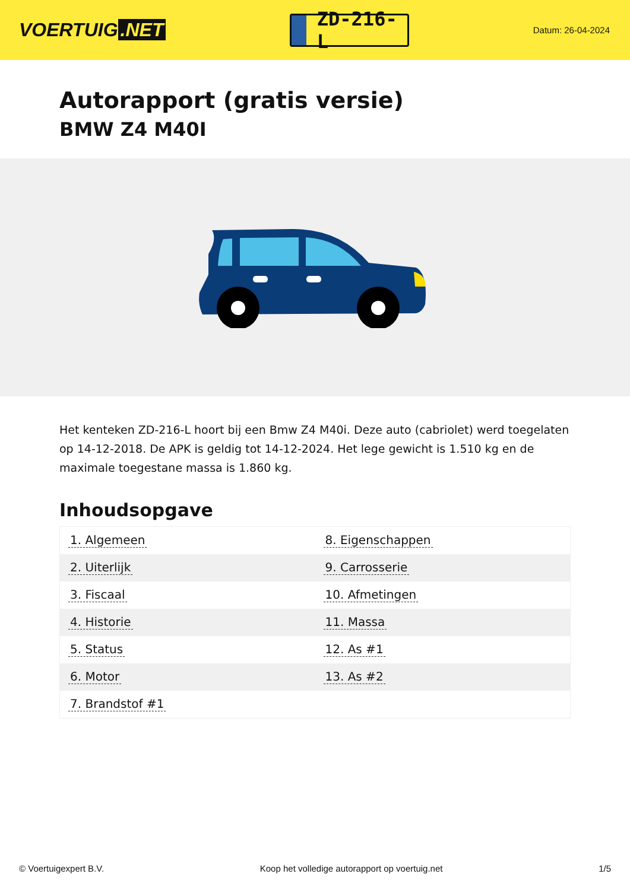VOERTUIG.NET
ZD-216-L
Datum: 26-04-2024
Autorapport (gratis versie)
BMW Z4 M40I
Het kenteken ZD-216-L hoort bij een Bmw Z4 M40i. Deze auto (cabriolet) werd toegelaten op 14-12-2018. De APK is geldig tot 14-12-2024. Het lege gewicht is 1.510 kg en de maximale toegestane massa is 1.860 kg.
Inhoudsopgave
| 1. Algemeen | 8. Eigenschappen |
| 2. Uiterlijk | 9. Carrosserie |
| 3. Fiscaal | 10. Afmetingen |
| 4. Historie | 11. Massa |
| 5. Status | 12. As #1 |
| 6. Motor | 13. As #2 |
| 7. Brandstof #1 | |
© Voertuigexpert B.V. Koop het volledige autorapport op voertuig.net 1/5